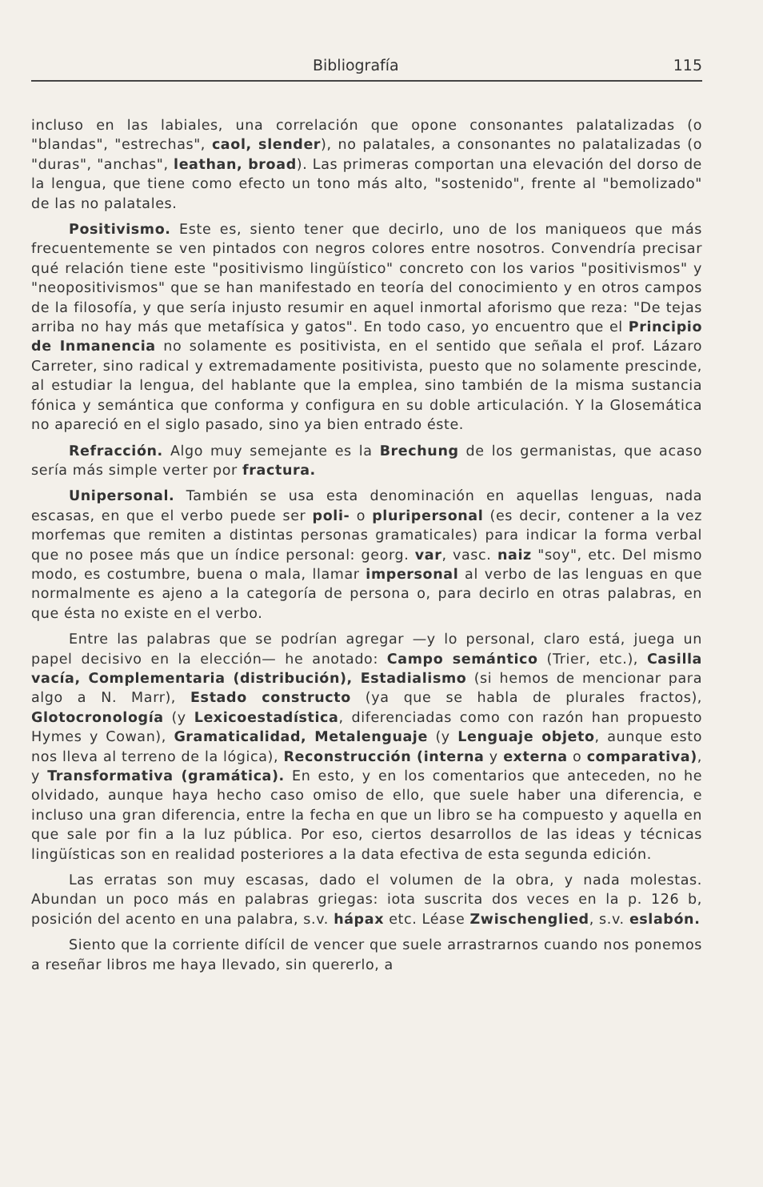Bibliografía 115
incluso en las labiales, una correlación que opone consonantes palatalizadas (o "blandas", "estrechas", caol, slender), no palatales, a consonantes no palatalizadas (o "duras", "anchas", leathan, broad). Las primeras comportan una elevación del dorso de la lengua, que tiene como efecto un tono más alto, "sostenido", frente al "bemolizado" de las no palatales.
Positivismo. Este es, siento tener que decirlo, uno de los maniqueos que más frecuentemente se ven pintados con negros colores entre nosotros. Convendría precisar qué relación tiene este "positivismo lingüístico" concreto con los varios "positivismos" y "neopositivismos" que se han manifestado en teoría del conocimiento y en otros campos de la filosofía, y que sería injusto resumir en aquel inmortal aforismo que reza: "De tejas arriba no hay más que metafísica y gatos". En todo caso, yo encuentro que el Principio de Inmanencia no solamente es positivista, en el sentido que señala el prof. Lázaro Carreter, sino radical y extremadamente positivista, puesto que no solamente prescinde, al estudiar la lengua, del hablante que la emplea, sino también de la misma sustancia fónica y semántica que conforma y configura en su doble articulación. Y la Glosemática no apareció en el siglo pasado, sino ya bien entrado éste.
Refracción. Algo muy semejante es la Brechung de los germanistas, que acaso sería más simple verter por fractura.
Unipersonal. También se usa esta denominación en aquellas lenguas, nada escasas, en que el verbo puede ser poli- o pluripersonal (es decir, contener a la vez morfemas que remiten a distintas personas gramaticales) para indicar la forma verbal que no posee más que un índice personal: georg. var, vasc. naiz "soy", etc. Del mismo modo, es costumbre, buena o mala, llamar impersonal al verbo de las lenguas en que normalmente es ajeno a la categoría de persona o, para decirlo en otras palabras, en que ésta no existe en el verbo.
Entre las palabras que se podrían agregar —y lo personal, claro está, juega un papel decisivo en la elección— he anotado: Campo semántico (Trier, etc.), Casilla vacía, Complementaria (distribución), Estadialismo (si hemos de mencionar para algo a N. Marr), Estado constructo (ya que se habla de plurales fractos), Glotocronología (y Lexicoestadística, diferenciadas como con razón han propuesto Hymes y Cowan), Gramaticalidad, Metalenguaje (y Lenguaje objeto, aunque esto nos lleva al terreno de la lógica), Reconstrucción (interna y externa o comparativa), y Transformativa (gramática). En esto, y en los comentarios que anteceden, no he olvidado, aunque haya hecho caso omiso de ello, que suele haber una diferencia, e incluso una gran diferencia, entre la fecha en que un libro se ha compuesto y aquella en que sale por fin a la luz pública. Por eso, ciertos desarrollos de las ideas y técnicas lingüísticas son en realidad posteriores a la data efectiva de esta segunda edición.
Las erratas son muy escasas, dado el volumen de la obra, y nada molestas. Abundan un poco más en palabras griegas: iota suscrita dos veces en la p. 126 b, posición del acento en una palabra, s.v. hápax etc. Léase Zwischenglied, s.v. eslabón.
Siento que la corriente difícil de vencer que suele arrastrarnos cuando nos ponemos a reseñar libros me haya llevado, sin quererlo, a